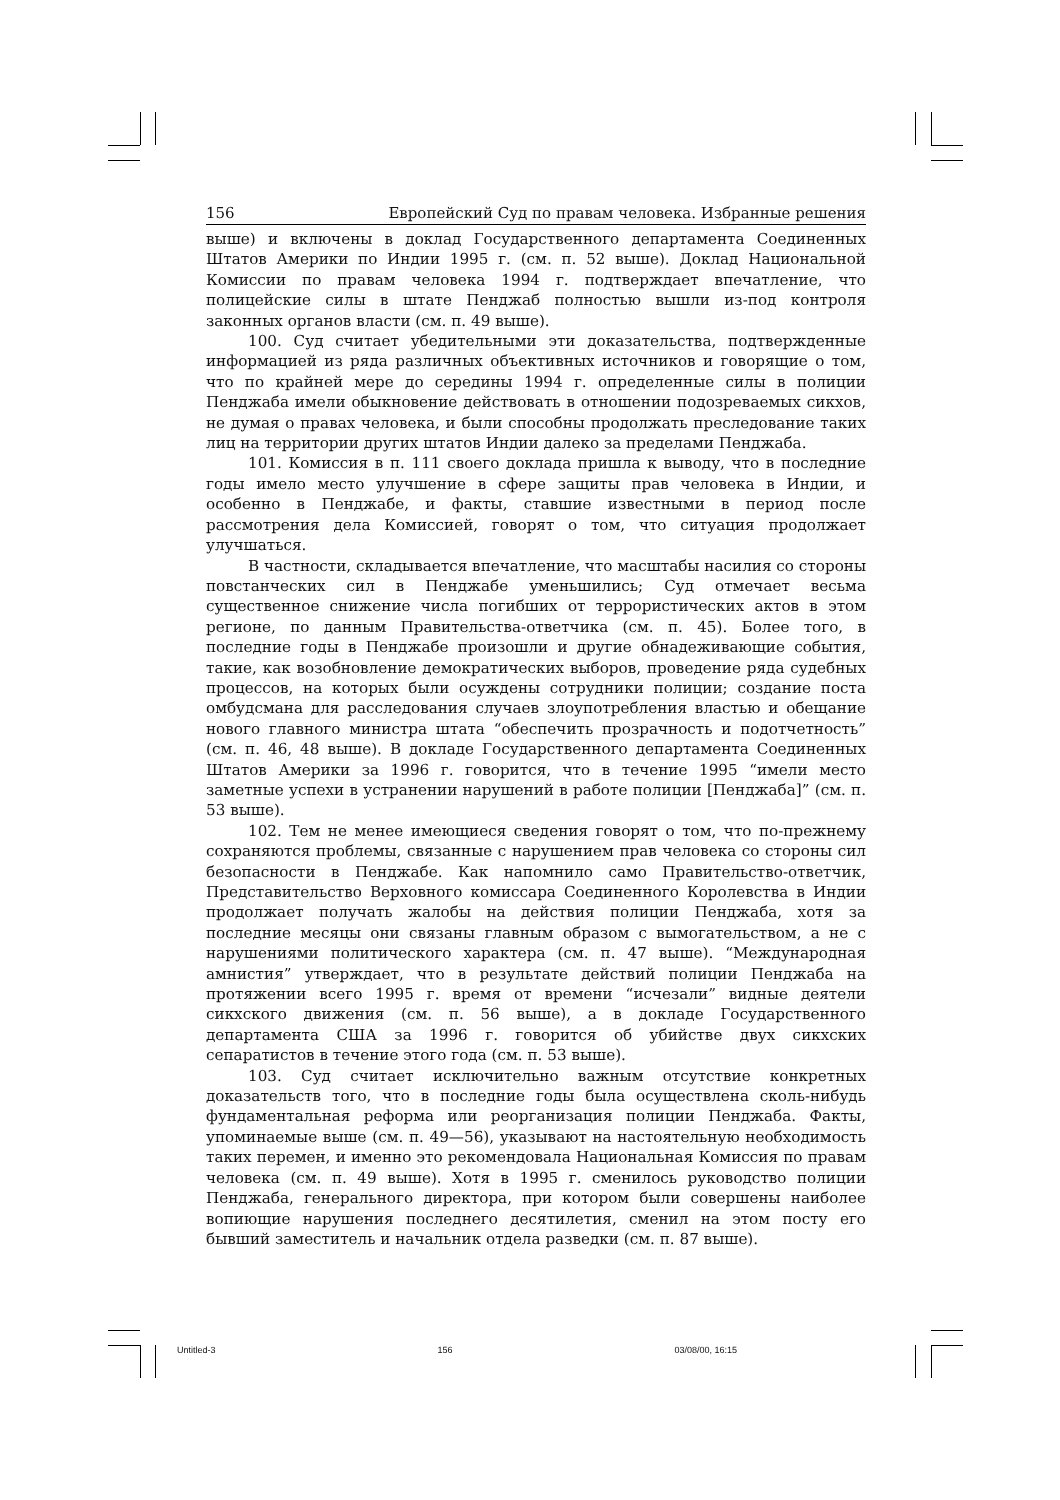156 Европейский Суд по правам человека. Избранные решения
выше) и включены в доклад Государственного департамента Соединенных Штатов Америки по Индии 1995 г. (см. п. 52 выше). Доклад Национальной Комиссии по правам человека 1994 г. подтверждает впечатление, что полицейские силы в штате Пенджаб полностью вышли из-под контроля законных органов власти (см. п. 49 выше).
100. Суд считает убедительными эти доказательства, подтвержденные информацией из ряда различных объективных источников и говорящие о том, что по крайней мере до середины 1994 г. определенные силы в полиции Пенджаба имели обыкновение действовать в отношении подозреваемых сикхов, не думая о правах человека, и были способны продолжать преследование таких лиц на территории других штатов Индии далеко за пределами Пенджаба.
101. Комиссия в п. 111 своего доклада пришла к выводу, что в последние годы имело место улучшение в сфере защиты прав человека в Индии, и особенно в Пенджабе, и факты, ставшие известными в период после рассмотрения дела Комиссией, говорят о том, что ситуация продолжает улучшаться.
В частности, складывается впечатление, что масштабы насилия со стороны повстанческих сил в Пенджабе уменьшились; Суд отмечает весьма существенное снижение числа погибших от террористических актов в этом регионе, по данным Правительства-ответчика (см. п. 45). Более того, в последние годы в Пенджабе произошли и другие обнадеживающие события, такие, как возобновление демократических выборов, проведение ряда судебных процессов, на которых были осуждены сотрудники полиции; создание поста омбудсмана для расследования случаев злоупотребления властью и обещание нового главного министра штата “обеспечить прозрачность и подотчетность” (см. п. 46, 48 выше). В докладе Государственного департамента Соединенных Штатов Америки за 1996 г. говорится, что в течение 1995 “имели место заметные успехи в устранении нарушений в работе полиции [Пенджаба]” (см. п. 53 выше).
102. Тем не менее имеющиеся сведения говорят о том, что по-прежнему сохраняются проблемы, связанные с нарушением прав человека со стороны сил безопасности в Пенджабе. Как напомнило само Правительство-ответчик, Представительство Верховного комиссара Соединенного Королевства в Индии продолжает получать жалобы на действия полиции Пенджаба, хотя за последние месяцы они связаны главным образом с вымогательством, а не с нарушениями политического характера (см. п. 47 выше). “Международная амнистия” утверждает, что в результате действий полиции Пенджаба на протяжении всего 1995 г. время от времени “исчезали” видные деятели сикхского движения (см. п. 56 выше), а в докладе Государственного департамента США за 1996 г. говорится об убийстве двух сикхских сепаратистов в течение этого года (см. п. 53 выше).
103. Суд считает исключительно важным отсутствие конкретных доказательств того, что в последние годы была осуществлена сколь-нибудь фундаментальная реформа или реорганизация полиции Пенджаба. Факты, упоминаемые выше (см. п. 49—56), указывают на настоятельную необходимость таких перемен, и именно это рекомендовала Национальная Комиссия по правам человека (см. п. 49 выше). Хотя в 1995 г. сменилось руководство полиции Пенджаба, генерального директора, при котором были совершены наиболее вопиющие нарушения последнего десятилетия, сменил на этом посту его бывший заместитель и начальник отдела разведки (см. п. 87 выше).
Untitled-3 156 03/08/00, 16:15